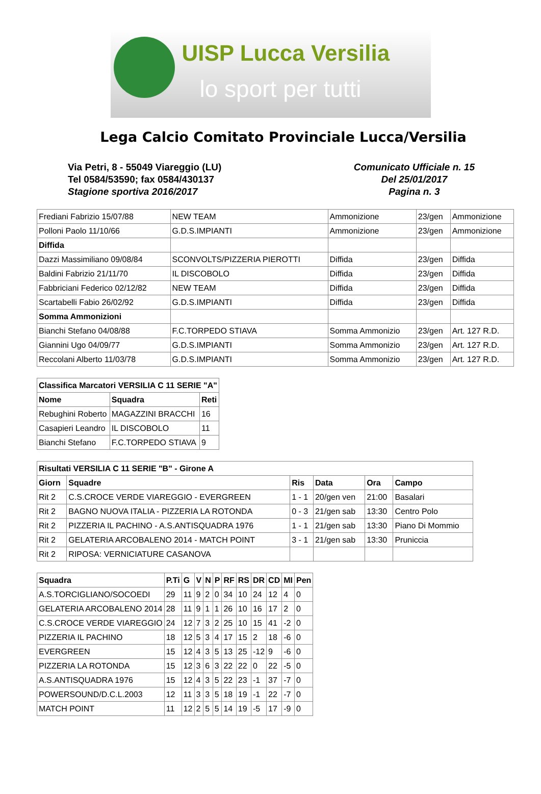UISP Lucca Versilia
lo sport per tutti
Lega Calcio Comitato Provinciale Lucca/Versilia
Via Petri, 8 - 55049 Viareggio (LU)
Tel 0584/53590; fax 0584/430137
Stagione sportiva 2016/2017
Comunicato Ufficiale n. 15
Del 25/01/2017
Pagina n. 3
| Frediani Fabrizio 15/07/88 | NEW TEAM | Ammonizione | 23/gen | Ammonizione |
| Polloni Paolo 11/10/66 | G.D.S.IMPIANTI | Ammonizione | 23/gen | Ammonizione |
| Diffida | | | | |
| Dazzi Massimiliano 09/08/84 | SCONVOLTS/PIZZERIA PIEROTTI | Diffida | 23/gen | Diffida |
| Baldini Fabrizio 21/11/70 | IL DISCOBOLO | Diffida | 23/gen | Diffida |
| Fabbriciani Federico 02/12/82 | NEW TEAM | Diffida | 23/gen | Diffida |
| Scartabelli Fabio 26/02/92 | G.D.S.IMPIANTI | Diffida | 23/gen | Diffida |
| Somma Ammonizioni | | | | |
| Bianchi Stefano 04/08/88 | F.C.TORPEDO STIAVA | Somma Ammonizio | 23/gen | Art. 127 R.D. |
| Giannini Ugo 04/09/77 | G.D.S.IMPIANTI | Somma Ammonizio | 23/gen | Art. 127 R.D. |
| Reccolani Alberto 11/03/78 | G.D.S.IMPIANTI | Somma Ammonizio | 23/gen | Art. 127 R.D. |
| Classifica Marcatori VERSILIA C 11 SERIE "A" | | |
| --- | --- | --- |
| Nome | Squadra | Reti |
| Rebughini Roberto | MAGAZZINI BRACCHI | 16 |
| Casapieri Leandro | IL DISCOBOLO | 11 |
| Bianchi Stefano | F.C.TORPEDO STIAVA | 9 |
| Risultati VERSILIA C 11 SERIE "B" - Girone A | | | | | |
| --- | --- | --- | --- | --- | --- |
| Giorn | Squadre | Ris | Data | Ora | Campo |
| Rit 2 | C.S.CROCE VERDE VIAREGGIO - EVERGREEN | 1 - 1 | 20/gen ven | 21:00 | Basalari |
| Rit 2 | BAGNO NUOVA ITALIA - PIZZERIA LA ROTONDA | 0 - 3 | 21/gen sab | 13:30 | Centro Polo |
| Rit 2 | PIZZERIA IL PACHINO - A.S.ANTISQUADRA 1976 | 1 - 1 | 21/gen sab | 13:30 | Piano Di Mommio |
| Rit 2 | GELATERIA ARCOBALENO 2014 - MATCH POINT | 3 - 1 | 21/gen sab | 13:30 | Pruniccia |
| Rit 2 | RIPOSA: VERNICIATURE CASANOVA | | | | |
| Squadra | P.Ti | G | V | N | P | RF | RS | DR | CD | MI | Pen |
| --- | --- | --- | --- | --- | --- | --- | --- | --- | --- | --- | --- |
| A.S.TORCIGLIANO/SOCOEDI | 29 | 11 | 9 | 2 | 0 | 34 | 10 | 24 | 12 | 4 | 0 |
| GELATERIA ARCOBALENO 2014 | 28 | 11 | 9 | 1 | 1 | 26 | 10 | 16 | 17 | 2 | 0 |
| C.S.CROCE VERDE VIAREGGIO | 24 | 12 | 7 | 3 | 2 | 25 | 10 | 15 | 41 | -2 | 0 |
| PIZZERIA IL PACHINO | 18 | 12 | 5 | 3 | 4 | 17 | 15 | 2 | 18 | -6 | 0 |
| EVERGREEN | 15 | 12 | 4 | 3 | 5 | 13 | 25 | -12 | 9 | -6 | 0 |
| PIZZERIA LA ROTONDA | 15 | 12 | 3 | 6 | 3 | 22 | 22 | 0 | 22 | -5 | 0 |
| A.S.ANTISQUADRA 1976 | 15 | 12 | 4 | 3 | 5 | 22 | 23 | -1 | 37 | -7 | 0 |
| POWERSOUND/D.C.L.2003 | 12 | 11 | 3 | 3 | 5 | 18 | 19 | -1 | 22 | -7 | 0 |
| MATCH POINT | 11 | 12 | 2 | 5 | 5 | 14 | 19 | -5 | 17 | -9 | 0 |